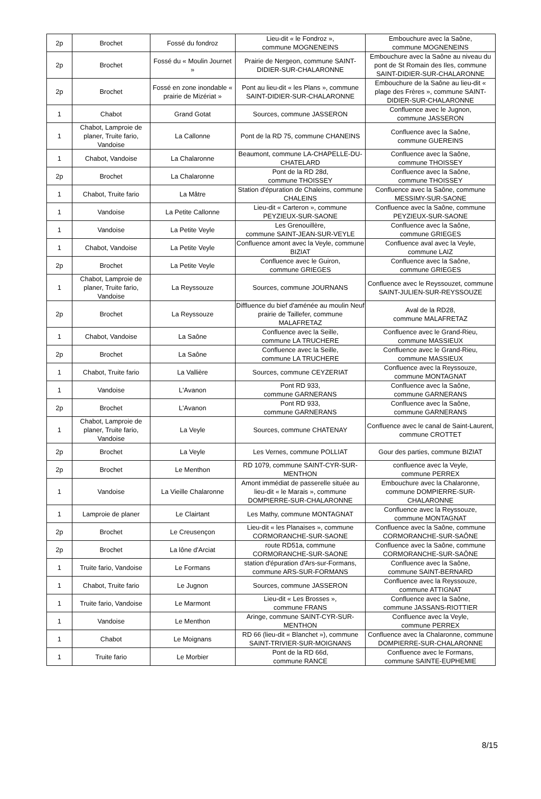| 2p | Brochet | Fossé du fondroz | Lieu-dit « le Fondroz », commune MOGNENEINS | Embouchure avec la Saône, commune MOGNENEINS |
| 2p | Brochet | Fossé du « Moulin Journet » | Prairie de Nergeon, commune SAINT-DIDIER-SUR-CHALARONNE | Embouchure avec la Saône au niveau du pont de St Romain des Iles, commune SAINT-DIDIER-SUR-CHALARONNE |
| 2p | Brochet | Fossé en zone inondable « prairie de Mizériat » | Pont au lieu-dit « les Plans », commune SAINT-DIDIER-SUR-CHALARONNE | Embouchure de la Saône au lieu-dit « plage des Frères », commune SAINT-DIDIER-SUR-CHALARONNE |
| 1 | Chabot | Grand Gotat | Sources, commune JASSERON | Confluence avec le Jugnon, commune JASSERON |
| 1 | Chabot, Lamproie de planer, Truite fario, Vandoise | La Callonne | Pont de la RD 75, commune CHANEINS | Confluence avec la Saône, commune GUEREINS |
| 1 | Chabot, Vandoise | La Chalaronne | Beaumont, commune LA-CHAPELLE-DU-CHATELARD | Confluence avec la Saône, commune THOISSEY |
| 2p | Brochet | La Chalaronne | Pont de la RD 28d, commune THOISSEY | Confluence avec la Saône, commune THOISSEY |
| 1 | Chabot, Truite fario | La Mâtre | Station d'épuration de Chaleins, commune CHALEINS | Confluence avec la Saône, commune MESSIMY-SUR-SAONE |
| 1 | Vandoise | La Petite Callonne | Lieu-dit « Carteron », commune PEYZIEUX-SUR-SAONE | Confluence avec la Saône, commune PEYZIEUX-SUR-SAONE |
| 1 | Vandoise | La Petite Veyle | Les Grenouillère, commune SAINT-JEAN-SUR-VEYLE | Confluence avec la Saône, commune GRIEGES |
| 1 | Chabot, Vandoise | La Petite Veyle | Confluence amont avec la Veyle, commune BIZIAT | Confluence aval avec la Veyle, commune LAIZ |
| 2p | Brochet | La Petite Veyle | Confluence avec le Guiron, commune GRIEGES | Confluence avec la Saône, commune GRIEGES |
| 1 | Chabot, Lamproie de planer, Truite fario, Vandoise | La Reyssouze | Sources, commune JOURNANS | Confluence avec le Reyssouzet, commune SAINT-JULIEN-SUR-REYSSOUZE |
| 2p | Brochet | La Reyssouze | Diffluence du bief d'aménée au moulin Neuf prairie de Taillefer, commune MALAFRETAZ | Aval de la RD28, commune MALAFRETAZ |
| 1 | Chabot, Vandoise | La Saône | Confluence avec la Seille, commune LA TRUCHERE | Confluence avec le Grand-Rieu, commune MASSIEUX |
| 2p | Brochet | La Saône | Confluence avec la Seille, commune LA TRUCHERE | Confluence avec le Grand-Rieu, commune MASSIEUX |
| 1 | Chabot, Truite fario | La Vallière | Sources, commune CEYZERIAT | Confluence avec la Reyssouze, commune MONTAGNAT |
| 1 | Vandoise | L'Avanon | Pont RD 933, commune GARNERANS | Confluence avec la Saône, commune GARNERANS |
| 2p | Brochet | L'Avanon | Pont RD 933, commune GARNERANS | Confluence avec la Saône, commune GARNERANS |
| 1 | Chabot, Lamproie de planer, Truite fario, Vandoise | La Veyle | Sources, commune CHATENAY | Confluence avec le canal de Saint-Laurent, commune CROTTET |
| 2p | Brochet | La Veyle | Les Vernes, commune POLLIAT | Gour des parties, commune BIZIAT |
| 2p | Brochet | Le Menthon | RD 1079, commune SAINT-CYR-SUR-MENTHON | confluence avec la Veyle, commune PERREX |
| 1 | Vandoise | La Vieille Chalaronne | Amont immédiat de passerelle située au lieu-dit « le Marais », commune DOMPIERRE-SUR-CHALARONNE | Embouchure avec la Chalaronne, commune DOMPIERRE-SUR-CHALARONNE |
| 1 | Lamproie de planer | Le Clairtant | Les Mathy, commune MONTAGNAT | Confluence avec la Reyssouze, commune MONTAGNAT |
| 2p | Brochet | Le Creusençon | Lieu-dit « les Planaises », commune CORMORANCHE-SUR-SAONE | Confluence avec la Saône, commune CORMORANCHE-SUR-SAÔNE |
| 2p | Brochet | La lône d'Arciat | route RD51a, commune CORMORANCHE-SUR-SAONE | Confluence avec la Saône, commune CORMORANCHE-SUR-SAÔNE |
| 1 | Truite fario, Vandoise | Le Formans | station d'épuration d'Ars-sur-Formans, commune ARS-SUR-FORMANS | Confluence avec la Saône, commune SAINT-BERNARD |
| 1 | Chabot, Truite fario | Le Jugnon | Sources, commune JASSERON | Confluence avec la Reyssouze, commune ATTIGNAT |
| 1 | Truite fario, Vandoise | Le Marmont | Lieu-dit « Les Brosses », commune FRANS | Confluence avec la Saône, commune JASSANS-RIOTTIER |
| 1 | Vandoise | Le Menthon | Aringe, commune SAINT-CYR-SUR-MENTHON | Confluence avec la Veyle, commune PERREX |
| 1 | Chabot | Le Moignans | RD 66 (lieu-dit « Blanchet »), commune SAINT-TRIVIER-SUR-MOIGNANS | Confluence avec la Chalaronne, commune DOMPIERRE-SUR-CHALARONNE |
| 1 | Truite fario | Le Morbier | Pont de la RD 66d, commune RANCE | Confluence avec le Formans, commune SAINTE-EUPHEMIE |
8/15